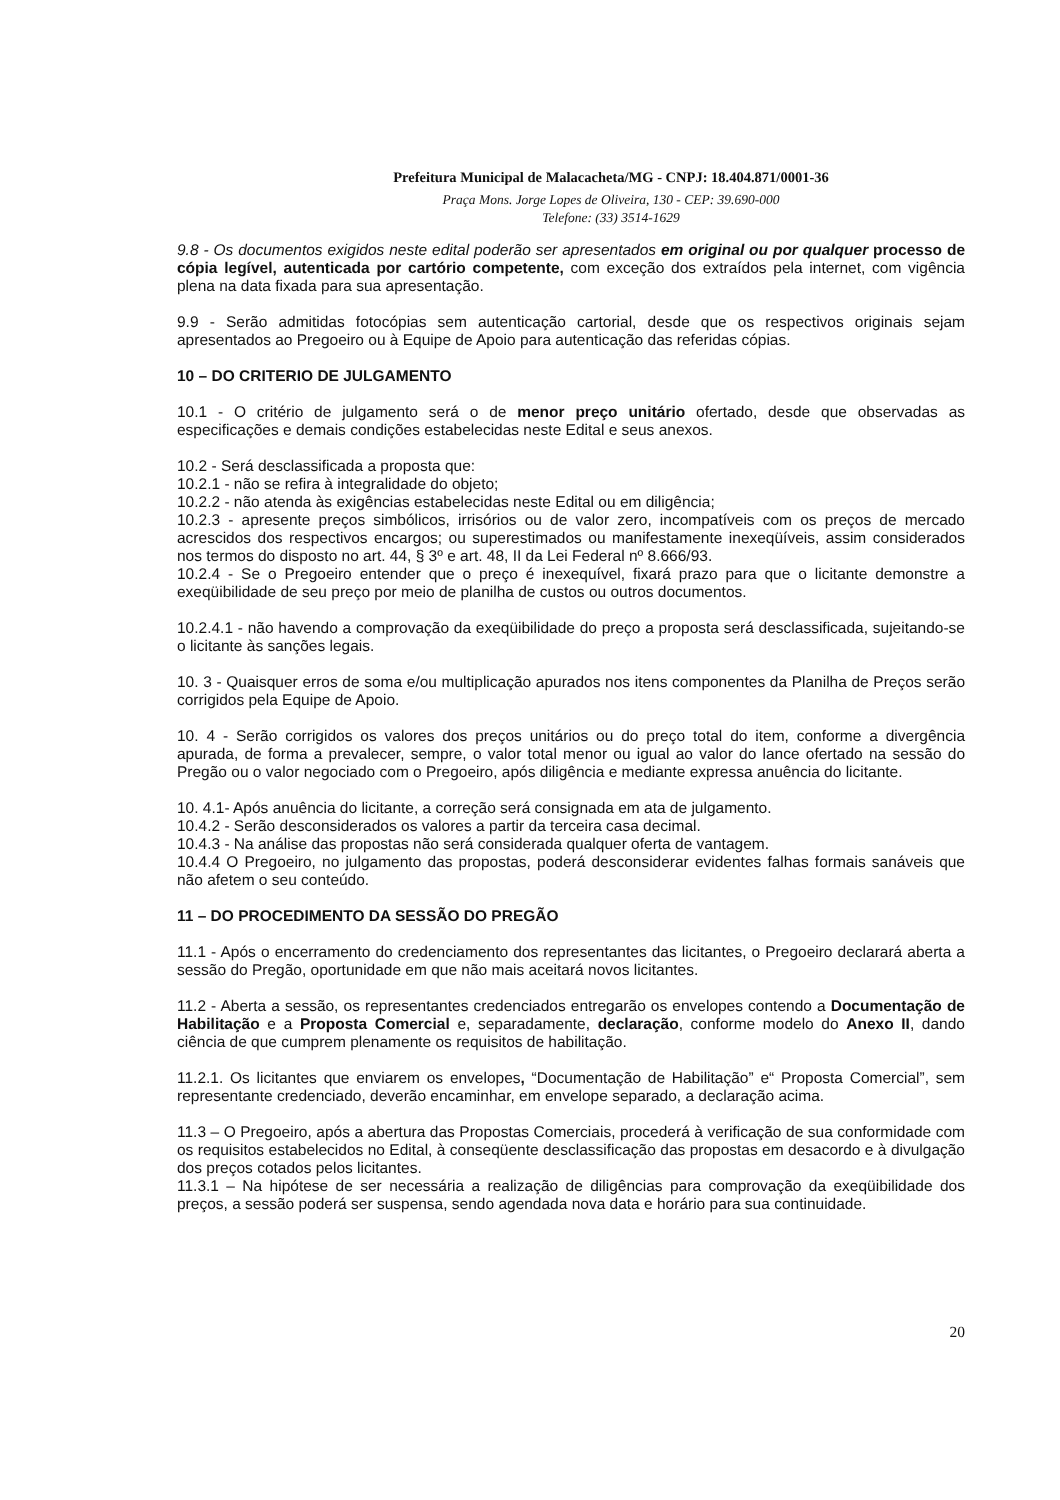Prefeitura Municipal de Malacacheta/MG - CNPJ: 18.404.871/0001-36
Praça Mons. Jorge Lopes de Oliveira, 130 - CEP: 39.690-000
Telefone: (33) 3514-1629
9.8 - Os documentos exigidos neste edital poderão ser apresentados em original ou por qualquer processo de cópia legível, autenticada por cartório competente, com exceção dos extraídos pela internet, com vigência plena na data fixada para sua apresentação.
9.9 - Serão admitidas fotocópias sem autenticação cartorial, desde que os respectivos originais sejam apresentados ao Pregoeiro ou à Equipe de Apoio para autenticação das referidas cópias.
10 – DO CRITERIO DE JULGAMENTO
10.1 - O critério de julgamento será o de menor preço unitário ofertado, desde que observadas as especificações e demais condições estabelecidas neste Edital e seus anexos.
10.2 - Será desclassificada a proposta que:
10.2.1 - não se refira à integralidade do objeto;
10.2.2 - não atenda às exigências estabelecidas neste Edital ou em diligência;
10.2.3 - apresente preços simbólicos, irrisórios ou de valor zero, incompatíveis com os preços de mercado acrescidos dos respectivos encargos; ou superestimados ou manifestamente inexeqüíveis, assim considerados nos termos do disposto no art. 44, § 3º e art. 48, II da Lei Federal nº 8.666/93.
10.2.4 - Se o Pregoeiro entender que o preço é inexequível, fixará prazo para que o licitante demonstre a exeqüibilidade de seu preço por meio de planilha de custos ou outros documentos.
10.2.4.1 - não havendo a comprovação da exeqüibilidade do preço a proposta será desclassificada, sujeitando-se o licitante às sanções legais.
10. 3 - Quaisquer erros de soma e/ou multiplicação apurados nos itens componentes da Planilha de Preços serão corrigidos pela Equipe de Apoio.
10. 4 - Serão corrigidos os valores dos preços unitários ou do preço total do item, conforme a divergência apurada, de forma a prevalecer, sempre, o valor total menor ou igual ao valor do lance ofertado na sessão do Pregão ou o valor negociado com o Pregoeiro, após diligência e mediante expressa anuência do licitante.
10. 4.1- Após anuência do licitante, a correção será consignada em ata de julgamento.
10.4.2 - Serão desconsiderados os valores a partir da terceira casa decimal.
10.4.3 - Na análise das propostas não será considerada qualquer oferta de vantagem.
10.4.4 O Pregoeiro, no julgamento das propostas, poderá desconsiderar evidentes falhas formais sanáveis que não afetem o seu conteúdo.
11 – DO PROCEDIMENTO DA SESSÃO DO PREGÃO
11.1 - Após o encerramento do credenciamento dos representantes das licitantes, o Pregoeiro declarará aberta a sessão do Pregão, oportunidade em que não mais aceitará novos licitantes.
11.2 - Aberta a sessão, os representantes credenciados entregarão os envelopes contendo a Documentação de Habilitação e a Proposta Comercial e, separadamente, declaração, conforme modelo do Anexo II, dando ciência de que cumprem plenamente os requisitos de habilitação.
11.2.1. Os licitantes que enviarem os envelopes, “Documentação de Habilitação” e“ Proposta Comercial”, sem representante credenciado, deverão encaminhar, em envelope separado, a declaração acima.
11.3 – O Pregoeiro, após a abertura das Propostas Comerciais, procederá à verificação de sua conformidade com os requisitos estabelecidos no Edital, à conseqüente desclassificação das propostas em desacordo e à divulgação dos preços cotados pelos licitantes.
11.3.1 – Na hipótese de ser necessária a realização de diligências para comprovação da exeqüibilidade dos preços, a sessão poderá ser suspensa, sendo agendada nova data e horário para sua continuidade.
20